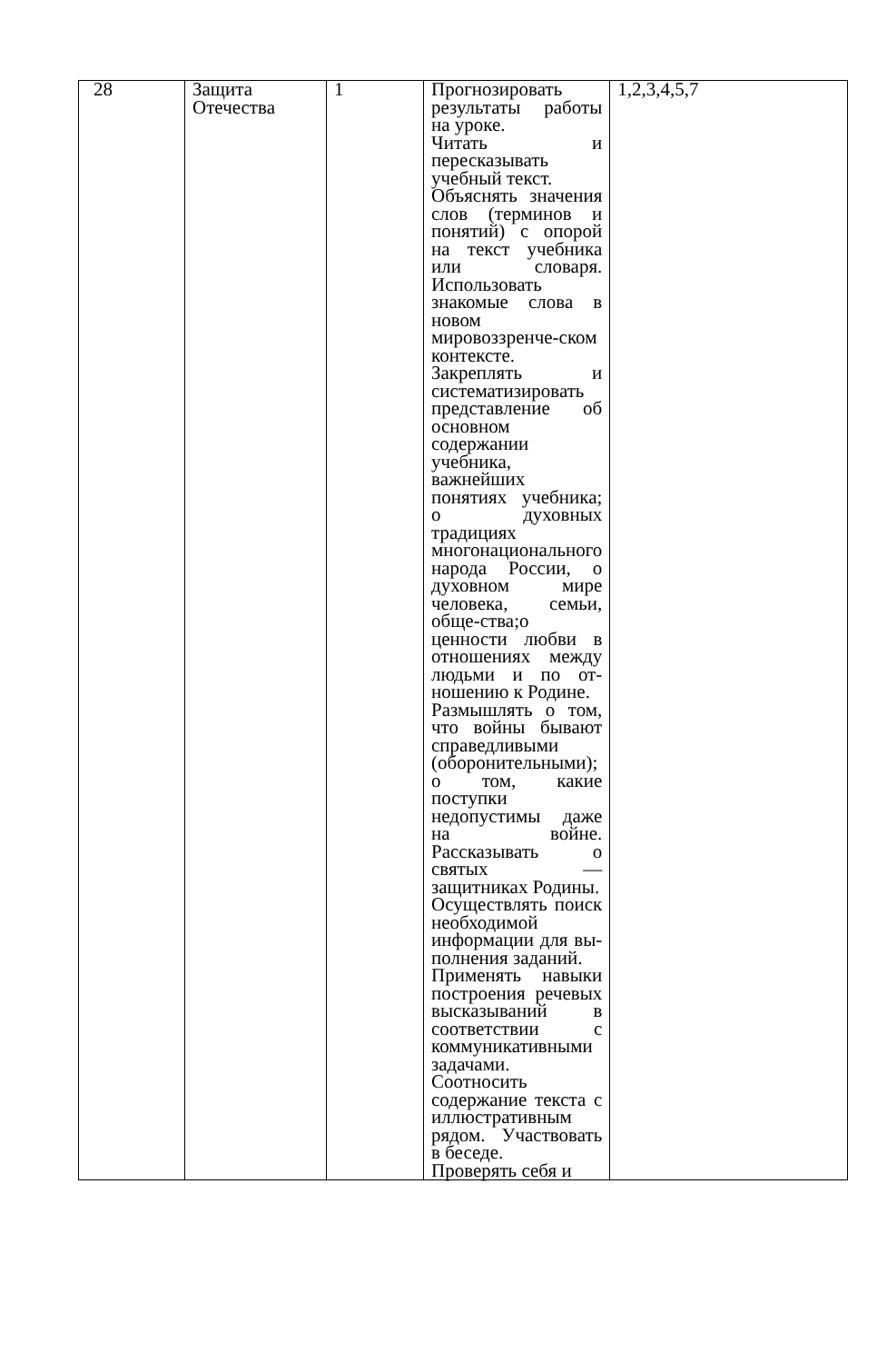| 28 | Защита Отечества | 1 | Прогнозировать результаты работы на уроке. Читать и пересказывать учебный текст. Объяснять значения слов (терминов и понятий) с опорой на текст учебника или словаря. Использовать знакомые слова в новом мировоззренче-ском контексте. Закреплять и систематизировать представление об основном содержании учебника, важнейших понятиях учебника; о духовных традициях многонационального народа России, о духовном мире человека, семьи, обще-ства;о ценности любви в отношениях между людьми и по от-ношению к Родине. Размышлять о том, что войны бывают справедливыми (оборонительными); о том, какие поступки недопустимы даже на войне. Рассказывать о святых — защитниках Родины. Осуществлять поиск необходимой информации для вы-полнения заданий. Применять навыки построения речевых высказываний в соответствии с коммуникативными задачами. Соотносить содержание текста с иллюстративным рядом. Участвовать в беседе. Проверять себя и | 1,2,3,4,5,7 |